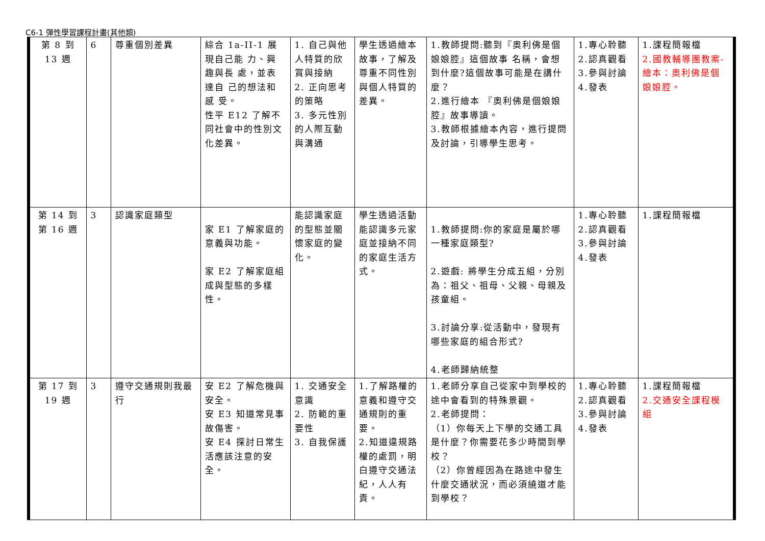C6-1 彈性學習課程計畫(其他類)
| 第 8 到 13 週 | 6 | 尊重個別差異 | 綜合 1a-II-1 展 現自己能 力、興 趣與長 處，並表 達自 己的想法和 感 受。 性平 E12 了解不同社會中的性別文化差異。 | 1. 自己與他人特質的欣賞與接納 2. 正向思考的策略 3. 多元性別的人際互動與溝通 | 學生透過繪本故事，了解及尊重不同性別與個人特質的差異。 | 1.教師提問:聽到『奧利佛是個娘娘腔』這個故事 名稱，會想到什麼?這個故事可能是在講什麼？ 2.進行繪本 『奧利佛是個娘娘腔』故事導讀。 3.教師根據繪本內容，進行提問及討論，引導學生思考。 | 1.專心聆聽 2.認真觀看 3.參與討論 4.發表 | 1.課程簡報檔 2.國教輔導團教案-繪本：奧利佛是個娘娘腔。 |
| 第 14 到第 16 週 | 3 | 認識家庭類型 | 家 E1 了解家庭的意義與功能。 家 E2 了解家庭組成與型態的多樣性。 | 能認識家庭的型態並關懷家庭的變化。 | 學生透過活動能認識多元家庭並接納不同的家庭生活方式。 | 1.教師提問:你的家庭是屬於哪一種家庭類型? 2.遊戲: 將學生分成五組，分別為：祖父、祖母、父親、母親及孩童組。 3.討論分享:從活動中，發現有哪些家庭的組合形式? 4.老師歸納統整 | 1.專心聆聽 2.認真觀看 3.參與討論 4.發表 | 1.課程簡報檔 |
| 第 17 到 19 週 | 3 | 遵守交通規則我最行 | 安 E2 了解危機與安全。 安 E3 知道常見事故傷害。 安 E4 探討日常生活應該注意的安全。 | 1. 交通安全意識 2. 防範的重要性 3. 自我保護 | 1.了解路權的意義和遵守交通規則的重要。 2.知道違規路權的處罰，明白遵守交通法紀，人人有責。 | 1.老師分享自己從家中到學校的途中會看到的特殊景觀。 2.老師提問： （1）你每天上下學的交通工具是什麼？你需要花多少時間到學校？ （2）你曾經因為在路途中發生什麼交通狀況，而必須繞道才能到學校？ | 1.專心聆聽 2.認真觀看 3.參與討論 4.發表 | 1.課程簡報檔 2.交通安全課程模組 |